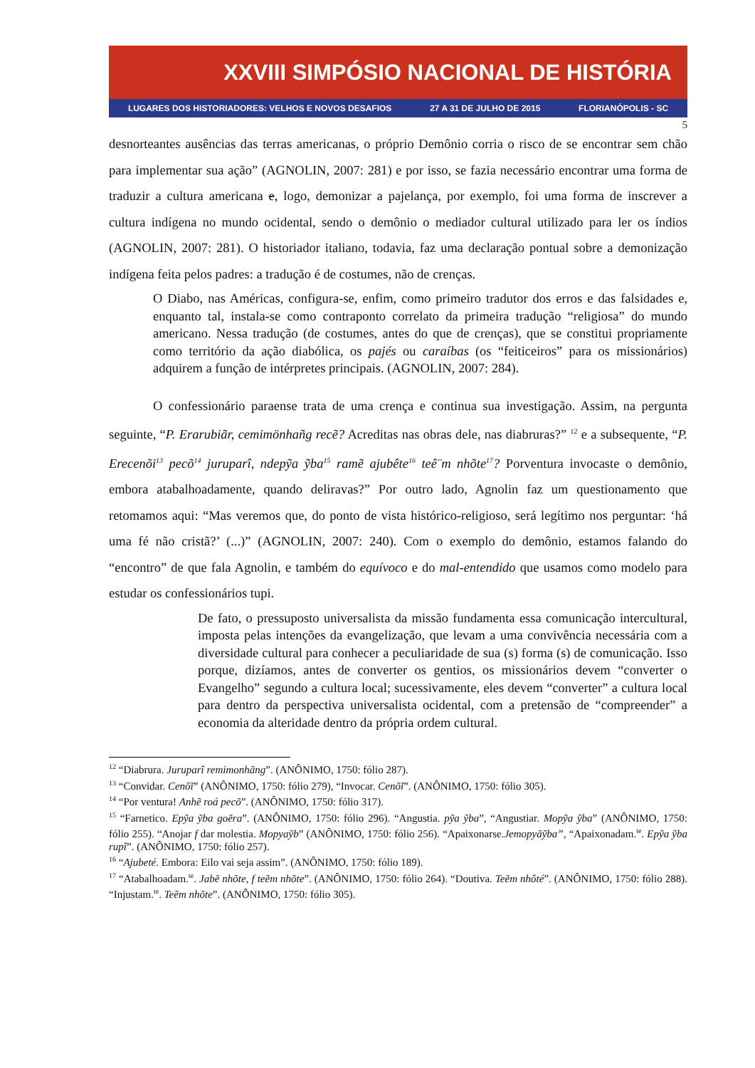XXVIII SIMPÓSIO NACIONAL DE HISTÓRIA
LUGARES DOS HISTORIADORES: VELHOS E NOVOS DESAFIOS 27 A 31 DE JULHO DE 2015 FLORIANÓPOLIS - SC
5
desnorteantes ausências das terras americanas, o próprio Demônio corria o risco de se encontrar sem chão para implementar sua ação” (AGNOLIN, 2007: 281) e por isso, se fazia necessário encontrar uma forma de traduzir a cultura americana e, logo, demonizar a pajelança, por exemplo, foi uma forma de inscrever a cultura indígena no mundo ocidental, sendo o demônio o mediador cultural utilizado para ler os índios (AGNOLIN, 2007: 281). O historiador italiano, todavia, faz uma declaração pontual sobre a demonização indígena feita pelos padres: a tradução é de costumes, não de crenças.
O Diabo, nas Américas, configura-se, enfim, como primeiro tradutor dos erros e das falsidades e, enquanto tal, instala-se como contraponto correlato da primeira tradução “religiosa” do mundo americano. Nessa tradução (de costumes, antes do que de crenças), que se constitui propriamente como território da ação diabólica, os pajés ou caraíbas (os “feiticeiros” para os missionários) adquirem a função de intérpretes principais. (AGNOLIN, 2007: 284).
O confessionário paraense trata de uma crença e continua sua investigação. Assim, na pergunta seguinte, “P. Erarubiãr, cemimönhañg recẽ? Acreditas nas obras dele, nas diabruras?” <sup>12</sup> e a subsequente, “P. Erecenõi<sup>13</sup> pecõ<sup>14</sup> juruparî, ndepỹa ỹba<sup>15</sup> ramẽ ajubête<sup>16</sup> teê¨m nhõte<sup>17</sup>? Porventura invocaste o demônio, embora atabalhoadamente, quando deliravas?” Por outro lado, Agnolin faz um questionamento que retomamos aqui: “Mas veremos que, do ponto de vista histórico-religioso, será legítimo nos perguntar: ‘há uma fé não cristã?’ (...)” (AGNOLIN, 2007: 240). Com o exemplo do demônio, estamos falando do “encontro” de que fala Agnolin, e também do equívoco e do mal-entendido que usamos como modelo para estudar os confessionários tupi.
De fato, o pressuposto universalista da missão fundamenta essa comunicação intercultural, imposta pelas intenções da evangelização, que levam a uma convivência necessária com a diversidade cultural para conhecer a peculiaridade de sua (s) forma (s) de comunicação. Isso porque, dizíamos, antes de converter os gentios, os missionários devem “converter o Evangelho” segundo a cultura local; sucessivamente, eles devem “converter” a cultura local para dentro da perspectiva universalista ocidental, com a pretensão de “compreender” a economia da alteridade dentro da própria ordem cultural.
<sup>12</sup> “Diabrura. Juruparî remimonhãng”. (ANÔNIMO, 1750: fólio 287).
<sup>13</sup> “Convidar. Cenõĩ” (ANÔNIMO, 1750: fólio 279), “Invocar. Cenõĩ”. (ANÔNIMO, 1750: fólio 305).
<sup>14</sup> “Por ventura! Anhẽ roá pecõ”. (ANÔNIMO, 1750: fólio 317).
<sup>15</sup> “Farnetico. Epỹa ỹba goẽra”. (ANÔNIMO, 1750: fólio 296). “Angustia. pỹa ỹba”, “Angustiar. Mopỹa ỹba” (ANÔNIMO, 1750: fólio 255). “Anojar f dar molestia. Mopyaỹb” (ANÔNIMO, 1750: fólio 256). “Apaixonarse.Jemopyãỹba”, “Apaixonadam.<sup>te</sup>. Epỹa ỹba rupî”. (ANÔNIMO, 1750: fólio 257).
<sup>16</sup> “Ajubeté. Embora: Eilo vai seja assim”. (ANÔNIMO, 1750: fólio 189).
<sup>17</sup> “Atabalhoadam.<sup>te</sup>. Jabẽ nhõte, f teẽm nhõte”. (ANÔNIMO, 1750: fólio 264). “Doutiva. Teẽm nhôté”. (ANÔNIMO, 1750: fólio 288). “Injustam.<sup>te</sup>. Teẽm nhõte”. (ANÔNIMO, 1750: fólio 305).